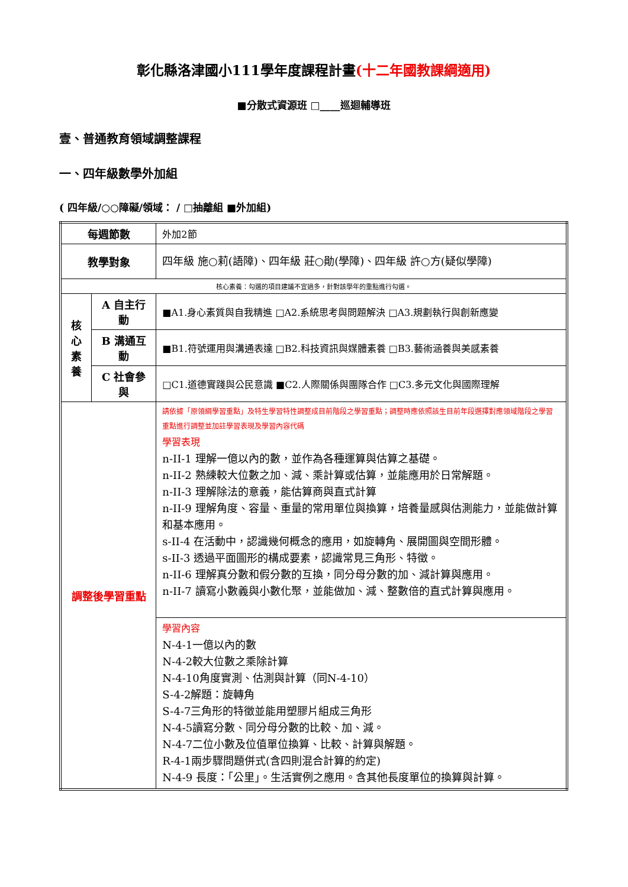彰化縣洛津國小111學年度課程計畫(十二年國教課綱適用)
■分散式資源班 □____巡迴輔導班
壹、普通教育領域調整課程
一、四年級數學外加組
( 四年級/○○障礙/領域： / □抽離組 ■外加組)
| 每週節數 | | 外加2節 |
| 教學對象 | | 四年級 施○莉(語障)、四年級 莊○勛(學障)、四年級 許○方(疑似學障) |
| 核心素養：勾選的項目建議不宜過多，針對該學年的重點進行勾選。 | | |
| 核 心 素 養 | A 自主行動 | ■A1.身心素質與自我精進 □A2.系統思考與問題解決 □A3.規劃執行與創新應變 |
| | B 溝通互動 | ■B1.符號運用與溝通表達 □B2.科技資訊與媒體素養 □B3.藝術涵養與美感素養 |
| | C 社會參與 | □C1.道德實踐與公民意識 ■C2.人際關係與團隊合作 □C3.多元文化與國際理解 |
| 調整後學習重點 | | 請依據「原領綱學習重點」及特生學習特性調整成目前階段之學習重點；調整時應依照該生目前年段選擇對應領域階段之學習重點進行調整並加註學習表現及學習內容代碼 學習表現 n-II-1 理解一億以內的數，並作為各種運算與估算之基礎。 n-II-2 熟練較大位數之加、減、乘計算或估算，並能應用於日常解題。 n-II-3 理解除法的意義，能估算商與直式計算 n-II-9 理解角度、容量、重量的常用單位與換算，培養量感與估測能力，並能做計算和基本應用。 s-II-4 在活動中，認識幾何概念的應用，如旋轉角、展開圖與空間形體。 s-II-3 透過平面圖形的構成要素，認識常見三角形、特徵。 n-II-6 理解真分數和假分數的互換，同分母分數的加、減計算與應用。 n-II-7 讀寫小數義與小數化聚，並能做加、減、整數倍的直式計算與應用。 |
| | | 學習內容 N-4-1一億以內的數 N-4-2較大位數之乘除計算 N-4-10角度實測、估測與計算（同N-4-10） S-4-2解題：旋轉角 S-4-7三角形的特徵並能用塑膠片組成三角形 N-4-5讀寫分數、同分母分數的比較、加、減。 N-4-7二位小數及位值單位換算、比較、計算與解題。 R-4-1兩步驟問題併式(含四則混合計算的約定) N-4-9 長度：「公里」。生活實例之應用。含其他長度單位的換算與計算。 |